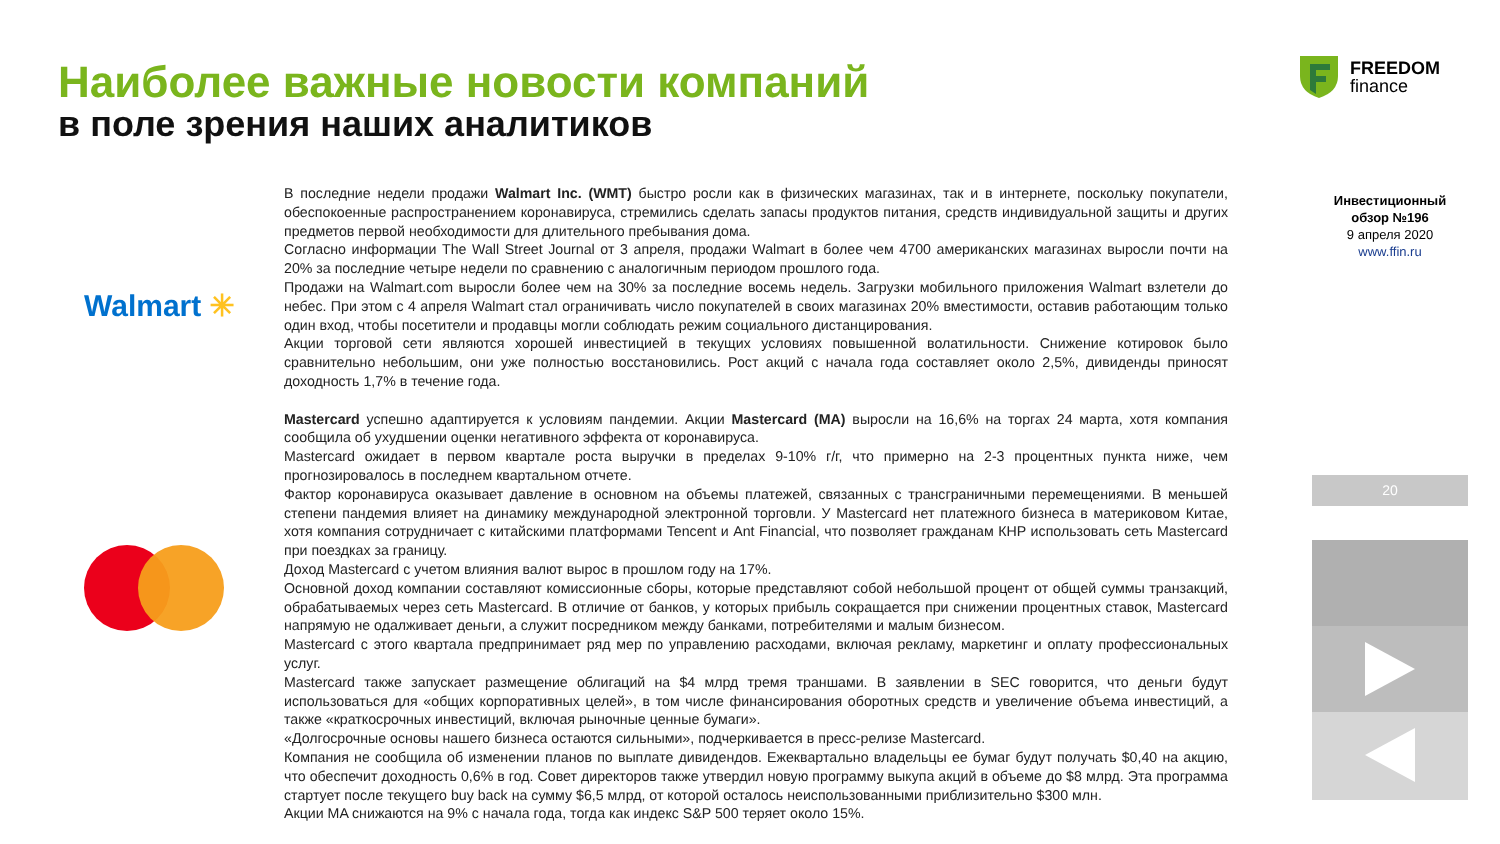Наиболее важные новости компаний
в поле зрения наших аналитиков
FREEDOM
finance
Walmart ✳
В последние недели продажи Walmart Inc. (WMT) быстро росли как в физических магазинах, так и в интернете, поскольку покупатели, обеспокоенные распространением коронавируса, стремились сделать запасы продуктов питания, средств индивидуальной защиты и других предметов первой необходимости для длительного пребывания дома.
Согласно информации The Wall Street Journal от 3 апреля, продажи Walmart в более чем 4700 американских магазинах выросли почти на 20% за последние четыре недели по сравнению с аналогичным периодом прошлого года.
Продажи на Walmart.com выросли более чем на 30% за последние восемь недель. Загрузки мобильного приложения Walmart взлетели до небес. При этом с 4 апреля Walmart стал ограничивать число покупателей в своих магазинах 20% вместимости, оставив работающим только один вход, чтобы посетители и продавцы могли соблюдать режим социального дистанцирования.
Акции торговой сети являются хорошей инвестицией в текущих условиях повышенной волатильности. Снижение котировок было сравнительно небольшим, они уже полностью восстановились. Рост акций с начала года составляет около 2,5%, дивиденды приносят доходность 1,7% в течение года.
Mastercard успешно адаптируется к условиям пандемии. Акции Mastercard (MA) выросли на 16,6% на торгах 24 марта, хотя компания сообщила об ухудшении оценки негативного эффекта от коронавируса.
Mastercard ожидает в первом квартале роста выручки в пределах 9-10% г/г, что примерно на 2-3 процентных пункта ниже, чем прогнозировалось в последнем квартальном отчете.
Фактор коронавируса оказывает давление в основном на объемы платежей, связанных с трансграничными перемещениями. В меньшей степени пандемия влияет на динамику международной электронной торговли. У Mastercard нет платежного бизнеса в материковом Китае, хотя компания сотрудничает с китайскими платформами Tencent и Ant Financial, что позволяет гражданам КНР использовать сеть Mastercard при поездках за границу.
Доход Mastercard с учетом влияния валют вырос в прошлом году на 17%.
Основной доход компании составляют комиссионные сборы, которые представляют собой небольшой процент от общей суммы транзакций, обрабатываемых через сеть Mastercard. В отличие от банков, у которых прибыль сокращается при снижении процентных ставок, Mastercard напрямую не одалживает деньги, а служит посредником между банками, потребителями и малым бизнесом.
Mastercard с этого квартала предпринимает ряд мер по управлению расходами, включая рекламу, маркетинг и оплату профессиональных услуг.
Mastercard также запускает размещение облигаций на $4 млрд тремя траншами. В заявлении в SEC говорится, что деньги будут использоваться для «общих корпоративных целей», в том числе финансирования оборотных средств и увеличение объема инвестиций, а также «краткосрочных инвестиций, включая рыночные ценные бумаги».
«Долгосрочные основы нашего бизнеса остаются сильными», подчеркивается в пресс-релизе Mastercard.
Компания не сообщила об изменении планов по выплате дивидендов. Ежеквартально владельцы ее бумаг будут получать $0,40 на акцию, что обеспечит доходность 0,6% в год. Совет директоров также утвердил новую программу выкупа акций в объеме до $8 млрд. Эта программа стартует после текущего buy back на сумму $6,5 млрд, от которой осталось неиспользованными приблизительно $300 млн.
Акции MA снижаются на 9% с начала года, тогда как индекс S&P 500 теряет около 15%.
Инвестиционный
обзор №196
9 апреля 2020
www.ffin.ru
20